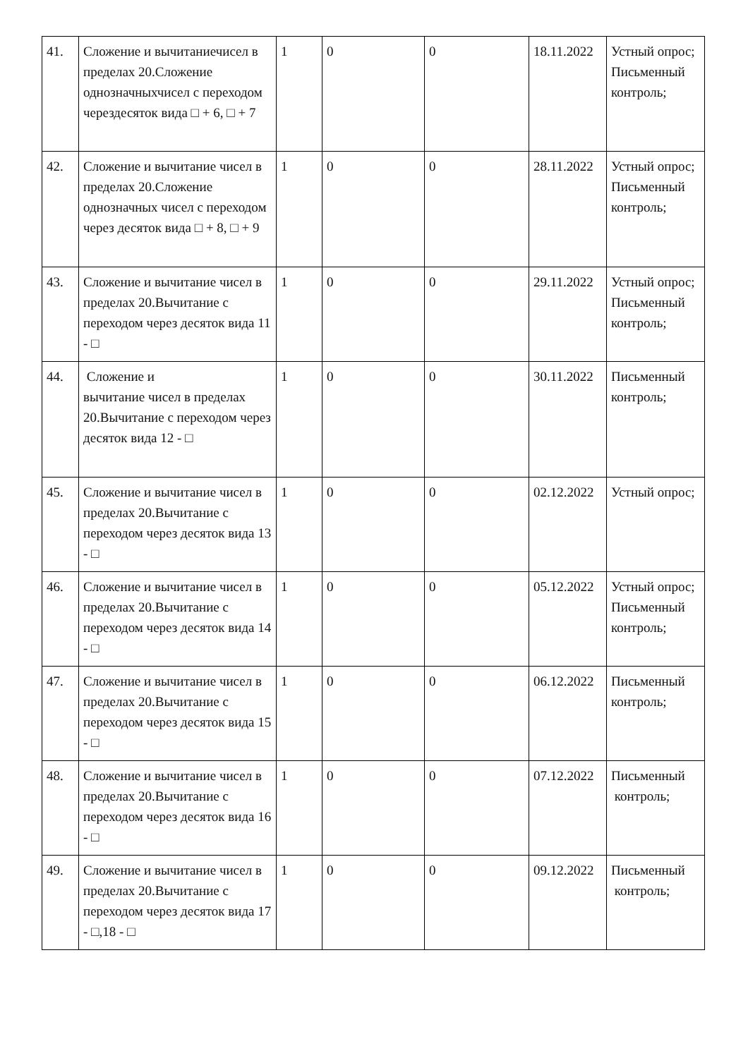| 41. | Сложение и вычитаниечисел в пределах 20.Сложение однозначныхчисел с переходом черездесяток вида □ + 6, □ + 7 | 1 | 0 | 0 | 18.11.2022 | Устный опрос; Письменный контроль; |
| 42. | Сложение и вычитание чисел в пределах 20.Сложение однозначных чисел с переходом через десяток вида □ + 8, □ + 9 | 1 | 0 | 0 | 28.11.2022 | Устный опрос; Письменный контроль; |
| 43. | Сложение и вычитание чисел в пределах 20.Вычитание с переходом через десяток вида 11 - □ | 1 | 0 | 0 | 29.11.2022 | Устный опрос; Письменный контроль; |
| 44. | Сложение и вычитание чисел в пределах 20.Вычитание с переходом через десяток вида 12 - □ | 1 | 0 | 0 | 30.11.2022 | Письменный контроль; |
| 45. | Сложение и вычитание чисел в пределах 20.Вычитание с переходом через десяток вида 13 - □ | 1 | 0 | 0 | 02.12.2022 | Устный опрос; |
| 46. | Сложение и вычитание чисел в пределах 20.Вычитание с переходом через десяток вида 14 - □ | 1 | 0 | 0 | 05.12.2022 | Устный опрос; Письменный контроль; |
| 47. | Сложение и вычитание чисел в пределах 20.Вычитание с переходом через десяток вида 15 - □ | 1 | 0 | 0 | 06.12.2022 | Письменный контроль; |
| 48. | Сложение и вычитание чисел в пределах 20.Вычитание с переходом через десяток вида 16 - □ | 1 | 0 | 0 | 07.12.2022 | Письменный контроль; |
| 49. | Сложение и вычитание чисел в пределах 20.Вычитание с переходом через десяток вида 17 - □,18 - □ | 1 | 0 | 0 | 09.12.2022 | Письменный контроль; |